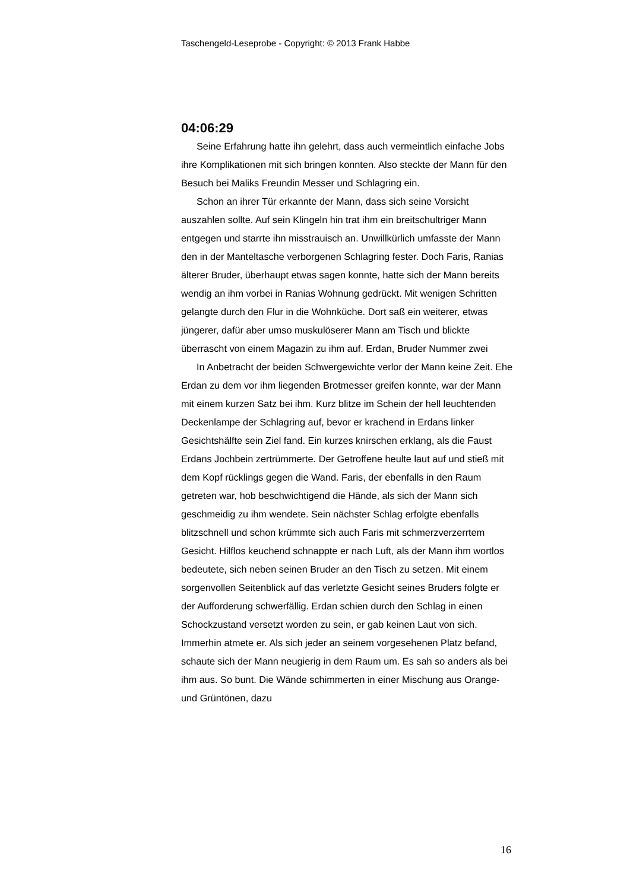Taschengeld-Leseprobe - Copyright: © 2013 Frank Habbe
04:06:29
Seine Erfahrung hatte ihn gelehrt, dass auch vermeintlich einfache Jobs ihre Komplikationen mit sich bringen konnten. Also steckte der Mann für den Besuch bei Maliks Freundin Messer und Schlagring ein.
Schon an ihrer Tür erkannte der Mann, dass sich seine Vorsicht auszahlen sollte. Auf sein Klingeln hin trat ihm ein breitschultriger Mann entgegen und starrte ihn misstrauisch an. Unwillkürlich umfasste der Mann den in der Manteltasche verborgenen Schlagring fester. Doch Faris, Ranias älterer Bruder, überhaupt etwas sagen konnte, hatte sich der Mann bereits wendig an ihm vorbei in Ranias Wohnung gedrückt. Mit wenigen Schritten gelangte durch den Flur in die Wohnküche. Dort saß ein weiterer, etwas jüngerer, dafür aber umso muskulöserer Mann am Tisch und blickte überrascht von einem Magazin zu ihm auf. Erdan, Bruder Nummer zwei
In Anbetracht der beiden Schwergewichte verlor der Mann keine Zeit. Ehe Erdan zu dem vor ihm liegenden Brotmesser greifen konnte, war der Mann mit einem kurzen Satz bei ihm. Kurz blitze im Schein der hell leuchtenden Deckenlampe der Schlagring auf, bevor er krachend in Erdans linker Gesichtshälfte sein Ziel fand. Ein kurzes knirschen erklang, als die Faust Erdans Jochbein zertrümmerte. Der Getroffene heulte laut auf und stieß mit dem Kopf rücklings gegen die Wand. Faris, der ebenfalls in den Raum getreten war, hob beschwichtigend die Hände, als sich der Mann sich geschmeidig zu ihm wendete. Sein nächster Schlag erfolgte ebenfalls blitzschnell und schon krümmte sich auch Faris mit schmerzverzerrtem Gesicht. Hilflos keuchend schnappte er nach Luft, als der Mann ihm wortlos bedeutete, sich neben seinen Bruder an den Tisch zu setzen. Mit einem sorgenvollen Seitenblick auf das verletzte Gesicht seines Bruders folgte er der Aufforderung schwerfällig. Erdan schien durch den Schlag in einen Schockzustand versetzt worden zu sein, er gab keinen Laut von sich. Immerhin atmete er. Als sich jeder an seinem vorgesehenen Platz befand, schaute sich der Mann neugierig in dem Raum um. Es sah so anders als bei ihm aus. So bunt. Die Wände schimmerten in einer Mischung aus Orange- und Grüntönen, dazu
16